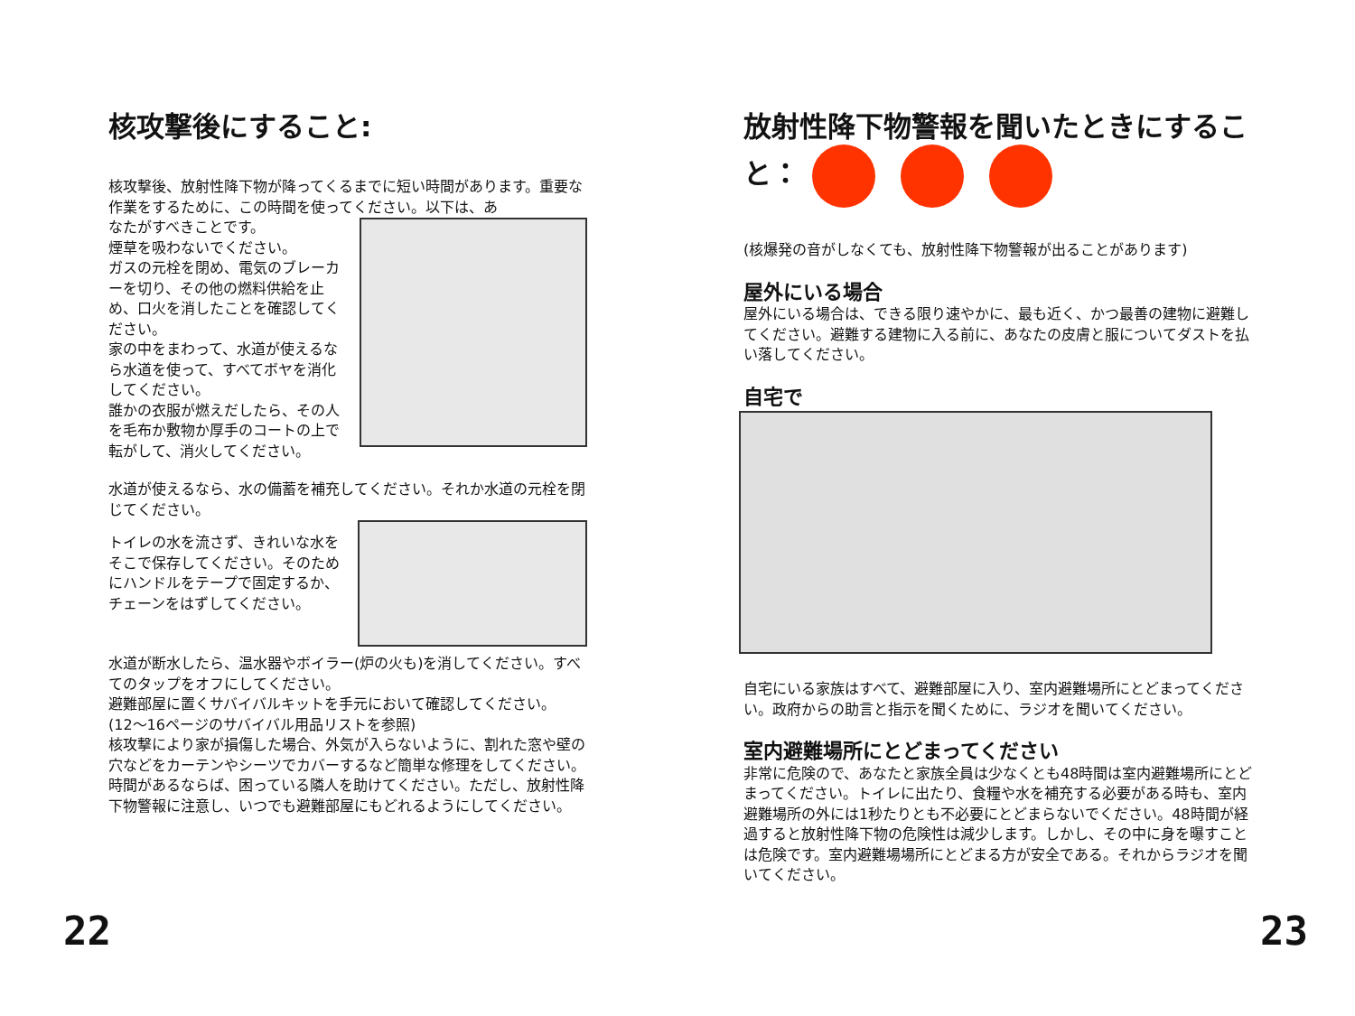核攻撃後にすること:
核攻撃後、放射性降下物が降ってくるまでに短い時間があります。重要な作業をするために、この時間を使ってください。以下は、あ
なたがすべきことです。
煙草を吸わないでください。
ガスの元栓を閉め、電気のブレーカーを切り、その他の燃料供給を止め、口火を消したことを確認してください。
家の中をまわって、水道が使えるなら水道を使って、すべてボヤを消化してください。
誰かの衣服が燃えだしたら、その人を毛布か敷物か厚手のコートの上で転がして、消火してください。
水道が使えるなら、水の備蓄を補充してください。それか水道の元栓を閉じてください。
トイレの水を流さず、きれいな水をそこで保存してください。そのためにハンドルをテープで固定するか、チェーンをはずしてください。
水道が断水したら、温水器やボイラー(炉の火も)を消してください。すべてのタップをオフにしてください。
避難部屋に置くサバイバルキットを手元において確認してください。(12〜16ページのサバイバル用品リストを参照)
核攻撃により家が損傷した場合、外気が入らないように、割れた窓や壁の穴などをカーテンやシーツでカバーするなど簡単な修理をしてください。
時間があるならば、困っている隣人を助けてください。ただし、放射性降下物警報に注意し、いつでも避難部屋にもどれるようにしてください。
放射性降下物警報を聞いたときにすること：
(核爆発の音がしなくても、放射性降下物警報が出ることがあります)
屋外にいる場合
屋外にいる場合は、できる限り速やかに、最も近く、かつ最善の建物に避難してください。避難する建物に入る前に、あなたの皮膚と服についてダストを払い落してください。
自宅で
自宅にいる家族はすべて、避難部屋に入り、室内避難場所にとどまってください。政府からの助言と指示を聞くために、ラジオを聞いてください。
室内避難場所にとどまってください
非常に危険ので、あなたと家族全員は少なくとも48時間は室内避難場所にとどまってください。トイレに出たり、食糧や水を補充する必要がある時も、室内避難場所の外には1秒たりとも不必要にとどまらないでください。48時間が経過すると放射性降下物の危険性は減少します。しかし、その中に身を曝すことは危険です。室内避難場場所にとどまる方が安全である。それからラジオを聞いてください。
22 23